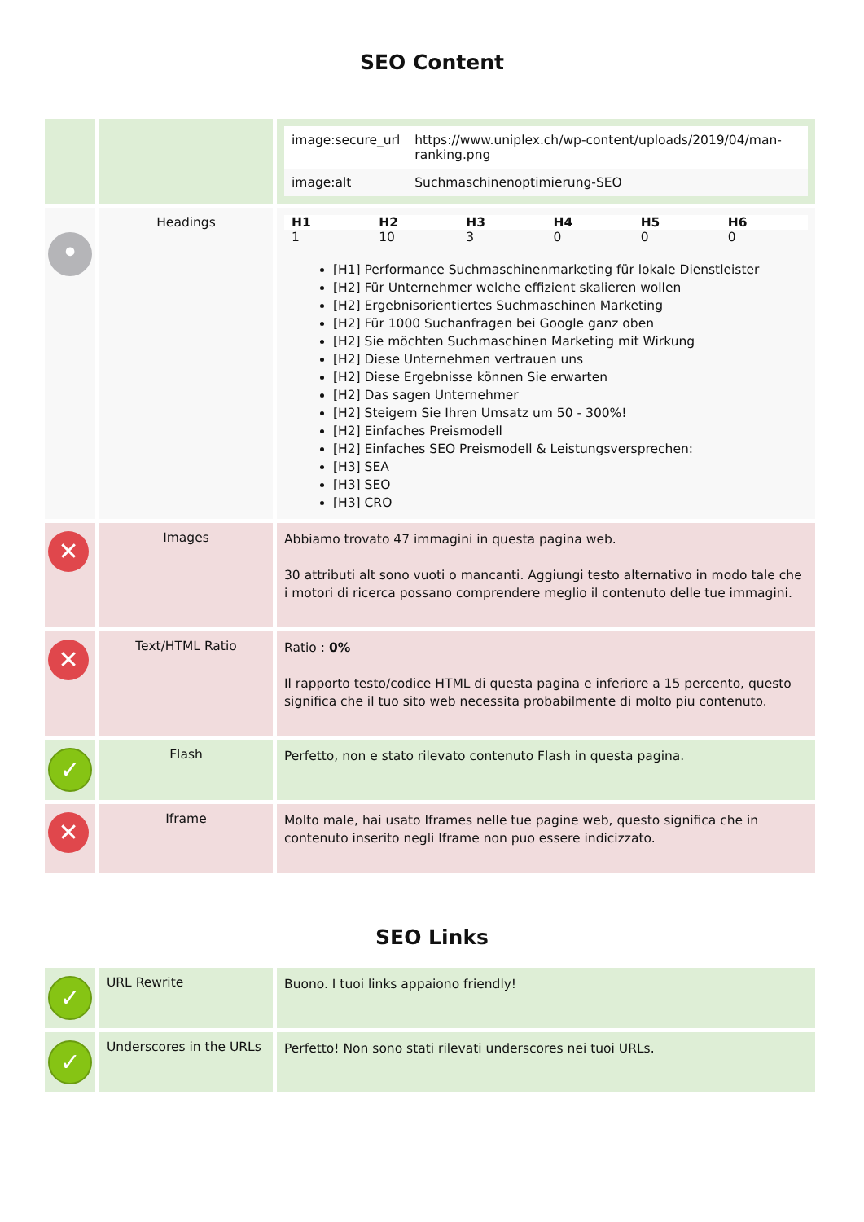SEO Content
| | | / image:secure_url / https://www.uniplex.ch/wp-content/uploads/2019/04/man-ranking.png / / image:alt / Suchmaschinenoptimierung-SEO / |
| • | Headings | / H1 / H2 / H3 / H4 / H5 / H6 / / --- / --- / --- / --- / --- / --- / / 1 / 10 / 3 / 0 / 0 / 0 / [H1] Performance Suchmaschinenmarketing für lokale Dienstleister [H2] Für Unternehmer welche effizient skalieren wollen [H2] Ergebnisorientiertes Suchmaschinen Marketing [H2] Für 1000 Suchanfragen bei Google ganz oben [H2] Sie möchten Suchmaschinen Marketing mit Wirkung [H2] Diese Unternehmen vertrauen uns [H2] Diese Ergebnisse können Sie erwarten [H2] Das sagen Unternehmer [H2] Steigern Sie Ihren Umsatz um 50 - 300%! [H2] Einfaches Preismodell [H2] Einfaches SEO Preismodell & Leistungsversprechen: [H3] SEA [H3] SEO [H3] CRO |
| ✕ | Images | Abbiamo trovato 47 immagini in questa pagina web. 30 attributi alt sono vuoti o mancanti. Aggiungi testo alternativo in modo tale che i motori di ricerca possano comprendere meglio il contenuto delle tue immagini. |
| ✕ | Text/HTML Ratio | Ratio : 0% Il rapporto testo/codice HTML di questa pagina e inferiore a 15 percento, questo significa che il tuo sito web necessita probabilmente di molto piu contenuto. |
| ✓ | Flash | Perfetto, non e stato rilevato contenuto Flash in questa pagina. |
| ✕ | Iframe | Molto male, hai usato Iframes nelle tue pagine web, questo significa che in contenuto inserito negli Iframe non puo essere indicizzato. |
SEO Links
| ✓ | URL Rewrite | Buono. I tuoi links appaiono friendly! |
| ✓ | Underscores in the URLs | Perfetto! Non sono stati rilevati underscores nei tuoi URLs. |